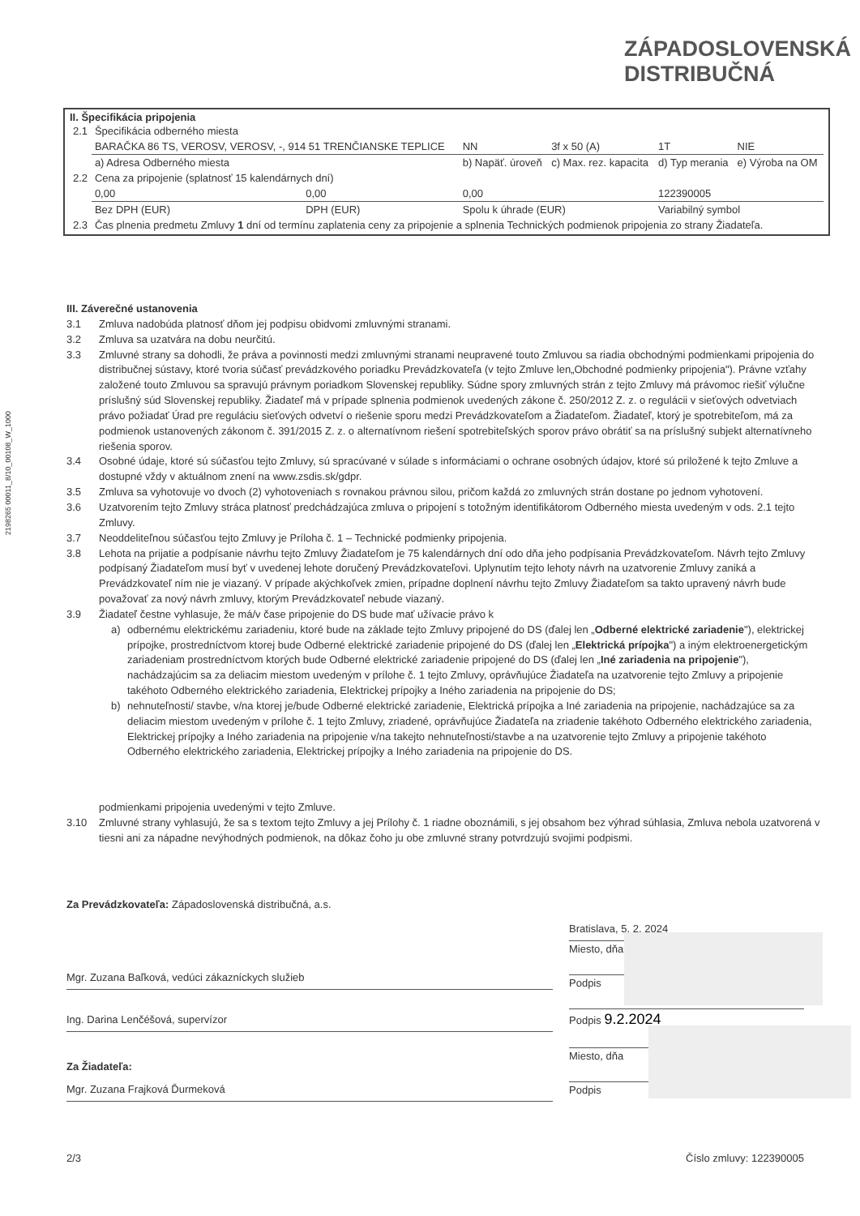ZÁPADOSLOVENSKÁ
DISTRIBUČNÁ
2198265 00011_8/10_00108_W_1000
II. Špecifikácia pripojenia
| 2.1 | Špecifikácia odberného miesta | | | | | |
| | BARAČKA 86 TS, VEROSV, VEROSV, -, 914 51 TRENČIANSKE TEPLICE | | NN | 3f x 50 (A) | 1T | NIE |
| | a) Adresa Odberného miesta | | b) Napäť. úroveň | c) Max. rez. kapacita | d) Typ merania | e) Výroba na OM |
| 2.2 | Cena za pripojenie (splatnosť 15 kalendárnych dní) | | | | | |
| | 0,00 | 0,00 | 0,00 | | 122390005 | |
| | Bez DPH (EUR) | DPH (EUR) | Spolu k úhrade (EUR) | | Variabilný symbol | |
| 2.3 | Čas plnenia predmetu Zmluvy 1 dní od termínu zaplatenia ceny za pripojenie a splnenia Technických podmienok pripojenia zo strany Žiadateľa. | | | | | |
III. Záverečné ustanovenia
3.1 Zmluva nadobúda platnosť dňom jej podpisu obidvomi zmluvnými stranami.
3.2 Zmluva sa uzatvára na dobu neurčitú.
3.3 Zmluvné strany sa dohodli, že práva a povinnosti medzi zmluvnými stranami neupravené touto Zmluvou sa riadia obchodnými podmienkami pripojenia do distribučnej sústavy, ktoré tvoria súčasť prevádzkového poriadku Prevádzkovateľa (v tejto Zmluve len„Obchodné podmienky pripojenia"). Právne vzťahy založené touto Zmluvou sa spravujú právnym poriadkom Slovenskej republiky. Súdne spory zmluvných strán z tejto Zmluvy má právomoc riešiť výlučne príslušný súd Slovenskej republiky. Žiadateľ má v prípade splnenia podmienok uvedených zákone č. 250/2012 Z. z. o regulácii v sieťových odvetviach právo požiadať Úrad pre reguláciu sieťových odvetví o riešenie sporu medzi Prevádzkovateľom a Žiadateľom. Žiadateľ, ktorý je spotrebiteľom, má za podmienok ustanovených zákonom č. 391/2015 Z. z. o alternatívnom riešení spotrebiteľských sporov právo obrátiť sa na príslušný subjekt alternatívneho riešenia sporov.
3.4 Osobné údaje, ktoré sú súčasťou tejto Zmluvy, sú spracúvané v súlade s informáciami o ochrane osobných údajov, ktoré sú priložené k tejto Zmluve a dostupné vždy v aktuálnom znení na www.zsdis.sk/gdpr.
3.5 Zmluva sa vyhotovuje vo dvoch (2) vyhotoveniach s rovnakou právnou silou, pričom každá zo zmluvných strán dostane po jednom vyhotovení.
3.6 Uzatvorením tejto Zmluvy stráca platnosť predchádzajúca zmluva o pripojení s totožným identifikátorom Odberného miesta uvedeným v ods. 2.1 tejto Zmluvy.
3.7 Neoddeliteľnou súčasťou tejto Zmluvy je Príloha č. 1 – Technické podmienky pripojenia.
3.8 Lehota na prijatie a podpísanie návrhu tejto Zmluvy Žiadateľom je 75 kalendárnych dní odo dňa jeho podpísania Prevádzkovateľom. Návrh tejto Zmluvy podpísaný Žiadateľom musí byť v uvedenej lehote doručený Prevádzkovateľovi. Uplynutím tejto lehoty návrh na uzatvorenie Zmluvy zaniká a Prevádzkovateľ ním nie je viazaný. V prípade akýchkoľvek zmien, prípadne doplnení návrhu tejto Zmluvy Žiadateľom sa takto upravený návrh bude považovať za nový návrh zmluvy, ktorým Prevádzkovateľ nebude viazaný.
3.9 Žiadateľ čestne vyhlasuje, že má/v čase pripojenie do DS bude mať užívacie právo k
a) odbernému elektrickému zariadeniu, ktoré bude na základe tejto Zmluvy pripojené do DS (ďalej len „Odberné elektrické zariadenie"), elektrickej prípojke, prostredníctvom ktorej bude Odberné elektrické zariadenie pripojené do DS (ďalej len „Elektrická prípojka") a iným elektroenergetickým zariadeniam prostredníctvom ktorých bude Odberné elektrické zariadenie pripojené do DS (ďalej len „Iné zariadenia na pripojenie"), nachádzajúcim sa za deliacim miestom uvedeným v prílohe č. 1 tejto Zmluvy, oprávňujúce Žiadateľa na uzatvorenie tejto Zmluvy a pripojenie takéhoto Odberného elektrického zariadenia, Elektrickej prípojky a Iného zariadenia na pripojenie do DS;
b) nehnuteľnosti/ stavbe, v/na ktorej je/bude Odberné elektrické zariadenie, Elektrická prípojka a Iné zariadenia na pripojenie, nachádzajúce sa za deliacim miestom uvedeným v prílohe č. 1 tejto Zmluvy, zriadené, oprávňujúce Žiadateľa na zriadenie takéhoto Odberného elektrického zariadenia, Elektrickej prípojky a Iného zariadenia na pripojenie v/na takejto nehnuteľnosti/stavbe a na uzatvorenie tejto Zmluvy a pripojenie takéhoto Odberného elektrického zariadenia, Elektrickej prípojky a Iného zariadenia na pripojenie do DS.
podmienkami pripojenia uvedenými v tejto Zmluve.
3.10 Zmluvné strany vyhlasujú, že sa s textom tejto Zmluvy a jej Prílohy č. 1 riadne oboznámili, s jej obsahom bez výhrad súhlasia, Zmluva nebola uzatvorená v tiesni ani za nápadne nevýhodných podmienok, na dôkaz čoho ju obe zmluvné strany potvrdzujú svojimi podpismi.
Za Prevádzkovateľa: Západoslovenská distribučná, a.s.
Mgr. Zuzana Baľková, vedúci zákazníckych služieb
Ing. Darina Lenčéšová, supervízor
Za Žiadateľa:
Mgr. Zuzana Frajková Ďurmeková
Bratislava, 5. 2. 2024
Miesto, dňa
Podpis
Podpis 9.2.2024
Miesto, dňa
Podpis
2/3 Číslo zmluvy: 122390005